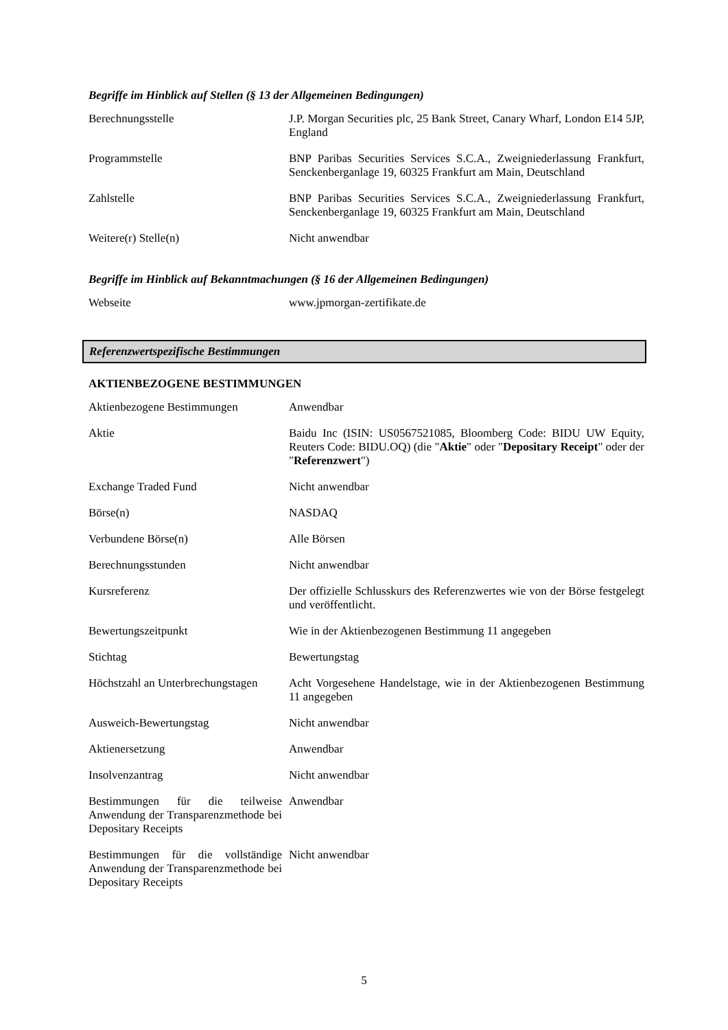Begriffe im Hinblick auf Stellen (§ 13 der Allgemeinen Bedingungen)
| Berechnungsstelle | J.P. Morgan Securities plc, 25 Bank Street, Canary Wharf, London E14 5JP, England |
| Programmstelle | BNP Paribas Securities Services S.C.A., Zweigniederlassung Frankfurt, Senckenberganlage 19, 60325 Frankfurt am Main, Deutschland |
| Zahlstelle | BNP Paribas Securities Services S.C.A., Zweigniederlassung Frankfurt, Senckenberganlage 19, 60325 Frankfurt am Main, Deutschland |
| Weitere(r) Stelle(n) | Nicht anwendbar |
Begriffe im Hinblick auf Bekanntmachungen (§ 16 der Allgemeinen Bedingungen)
| Webseite | www.jpmorgan-zertifikate.de |
Referenzwertspezifische Bestimmungen
AKTIENBEZOGENE BESTIMMUNGEN
| Aktienbezogene Bestimmungen | Anwendbar |
| Aktie | Baidu Inc (ISIN: US0567521085, Bloomberg Code: BIDU UW Equity, Reuters Code: BIDU.OQ) (die " Aktie " oder " Depositary Receipt " oder der " Referenzwert ") |
| Exchange Traded Fund | Nicht anwendbar |
| Börse(n) | NASDAQ |
| Verbundene Börse(n) | Alle Börsen |
| Berechnungsstunden | Nicht anwendbar |
| Kursreferenz | Der offizielle Schlusskurs des Referenzwertes wie von der Börse festgelegt und veröffentlicht. |
| Bewertungszeitpunkt | Wie in der Aktienbezogenen Bestimmung 11 angegeben |
| Stichtag | Bewertungstag |
| Höchstzahl an Unterbrechungstagen | Acht Vorgesehene Handelstage, wie in der Aktienbezogenen Bestimmung 11 angegeben |
| Ausweich-Bewertungstag | Nicht anwendbar |
| Aktienersetzung | Anwendbar |
| Insolvenzantrag | Nicht anwendbar |
| Bestimmungen für die teilweise Anwendung der Transparenzmethode bei Depositary Receipts | Anwendbar |
| Bestimmungen für die vollständige Anwendung der Transparenzmethode bei Depositary Receipts | Nicht anwendbar |
5